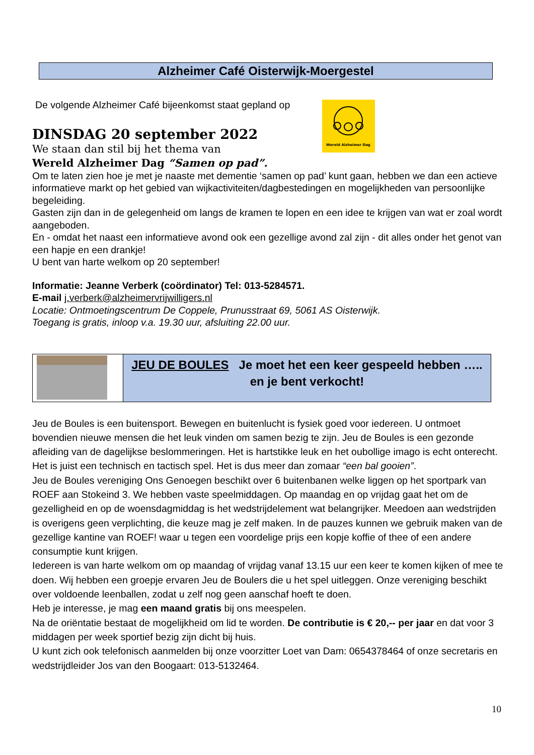Alzheimer Café Oisterwijk-Moergestel
De volgende Alzheimer Café bijeenkomst staat gepland op
DINSDAG 20 september 2022
We staan dan stil bij het thema van
Wereld Alzheimer Dag “Samen op pad”.
Om te laten zien hoe je met je naaste met dementie ‘samen op pad’ kunt gaan, hebben we dan een actieve informatieve markt op het gebied van wijkactiviteiten/dagbestedingen en mogelijkheden van persoonlijke begeleiding.
Gasten zijn dan in de gelegenheid om langs de kramen te lopen en een idee te krijgen van wat er zoal wordt aangeboden.
En - omdat het naast een informatieve avond ook een gezellige avond zal zijn - dit alles onder het genot van een hapje en een drankje!
U bent van harte welkom op 20 september!
Informatie: Jeanne Verberk (coördinator) Tel: 013-5284571.
E-mail j.verberk@alzheimervrijwilligers.nl
Locatie: Ontmoetingscentrum De Coppele, Prunusstraat 69, 5061 AS Oisterwijk.
Toegang is gratis, inloop v.a. 19.30 uur, afsluiting 22.00 uur.
JEU DE BOULES Je moet het een keer gespeeld hebben …..
en je bent verkocht!
Jeu de Boules is een buitensport. Bewegen en buitenlucht is fysiek goed voor iedereen. U ontmoet bovendien nieuwe mensen die het leuk vinden om samen bezig te zijn. Jeu de Boules is een gezonde afleiding van de dagelijkse beslommeringen. Het is hartstikke leuk en het oubollige imago is echt onterecht. Het is juist een technisch en tactisch spel. Het is dus meer dan zomaar “een bal gooien”.
Jeu de Boules vereniging Ons Genoegen beschikt over 6 buitenbanen welke liggen op het sportpark van ROEF aan Stokeind 3. We hebben vaste speelmiddagen. Op maandag en op vrijdag gaat het om de gezelligheid en op de woensdagmiddag is het wedstrijdelement wat belangrijker. Meedoen aan wedstrijden is overigens geen verplichting, die keuze mag je zelf maken. In de pauzes kunnen we gebruik maken van de gezellige kantine van ROEF! waar u tegen een voordelige prijs een kopje koffie of thee of een andere consumptie kunt krijgen.
Iedereen is van harte welkom om op maandag of vrijdag vanaf 13.15 uur een keer te komen kijken of mee te doen. Wij hebben een groepje ervaren Jeu de Boulers die u het spel uitleggen. Onze vereniging beschikt over voldoende leenballen, zodat u zelf nog geen aanschaf hoeft te doen.
Heb je interesse, je mag een maand gratis bij ons meespelen.
Na de oriëntatie bestaat de mogelijkheid om lid te worden. De contributie is € 20,-- per jaar en dat voor 3 middagen per week sportief bezig zijn dicht bij huis.
U kunt zich ook telefonisch aanmelden bij onze voorzitter Loet van Dam: 0654378464 of onze secretaris en wedstrijdleider Jos van den Boogaart: 013-5132464.
Wereld Alzheimer Dag
10